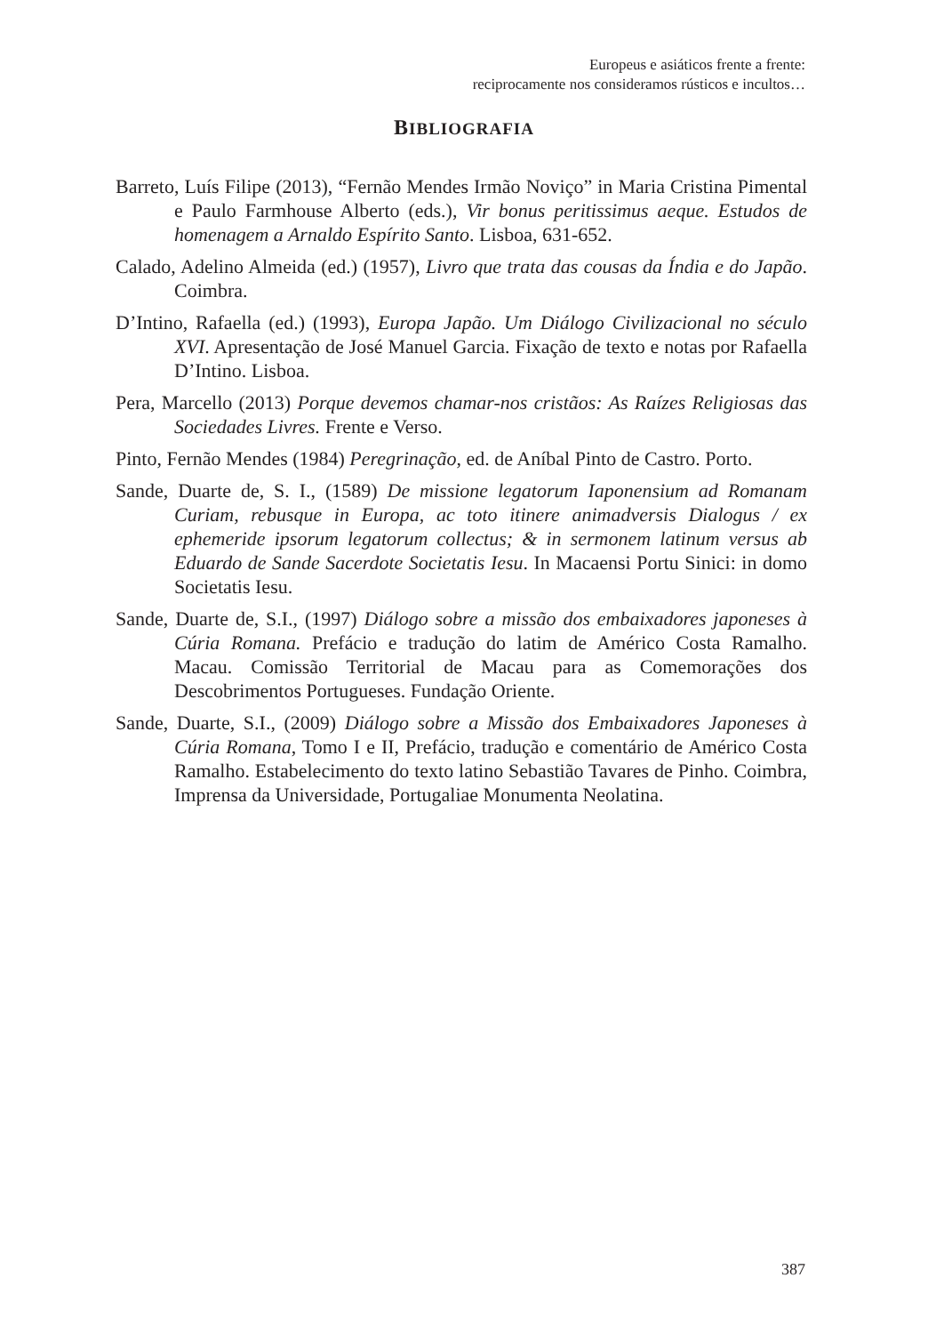Europeus e asiáticos frente a frente:
reciprocamente nos consideramos rústicos e incultos…
BIBLIOGRAFIA
Barreto, Luís Filipe (2013), “Fernão Mendes Irmão Noviço” in Maria Cristina Pimental e Paulo Farmhouse Alberto (eds.), Vir bonus peritissimus aeque. Estudos de homenagem a Arnaldo Espírito Santo. Lisboa, 631-652.
Calado, Adelino Almeida (ed.) (1957), Livro que trata das cousas da Índia e do Japão. Coimbra.
D’Intino, Rafaella (ed.) (1993), Europa Japão. Um Diálogo Civilizacional no século XVI. Apresentação de José Manuel Garcia. Fixação de texto e notas por Rafaella D’Intino. Lisboa.
Pera, Marcello (2013) Porque devemos chamar-nos cristãos: As Raízes Religiosas das Sociedades Livres. Frente e Verso.
Pinto, Fernão Mendes (1984) Peregrinação, ed. de Aníbal Pinto de Castro. Porto.
Sande, Duarte de, S. I., (1589) De missione legatorum Iaponensium ad Romanam Curiam, rebusque in Europa, ac toto itinere animadversis Dialogus / ex ephemeride ipsorum legatorum collectus; & in sermonem latinum versus ab Eduardo de Sande Sacerdote Societatis Iesu. In Macaensi Portu Sinici: in domo Societatis Iesu.
Sande, Duarte de, S.I., (1997) Diálogo sobre a missão dos embaixadores japoneses à Cúria Romana. Prefácio e tradução do latim de Américo Costa Ramalho. Macau. Comissão Territorial de Macau para as Comemorações dos Descobrimentos Portugueses. Fundação Oriente.
Sande, Duarte, S.I., (2009) Diálogo sobre a Missão dos Embaixadores Japoneses à Cúria Romana, Tomo I e II, Prefácio, tradução e comentário de Américo Costa Ramalho. Estabelecimento do texto latino Sebastião Tavares de Pinho. Coimbra, Imprensa da Universidade, Portugaliae Monumenta Neolatina.
387